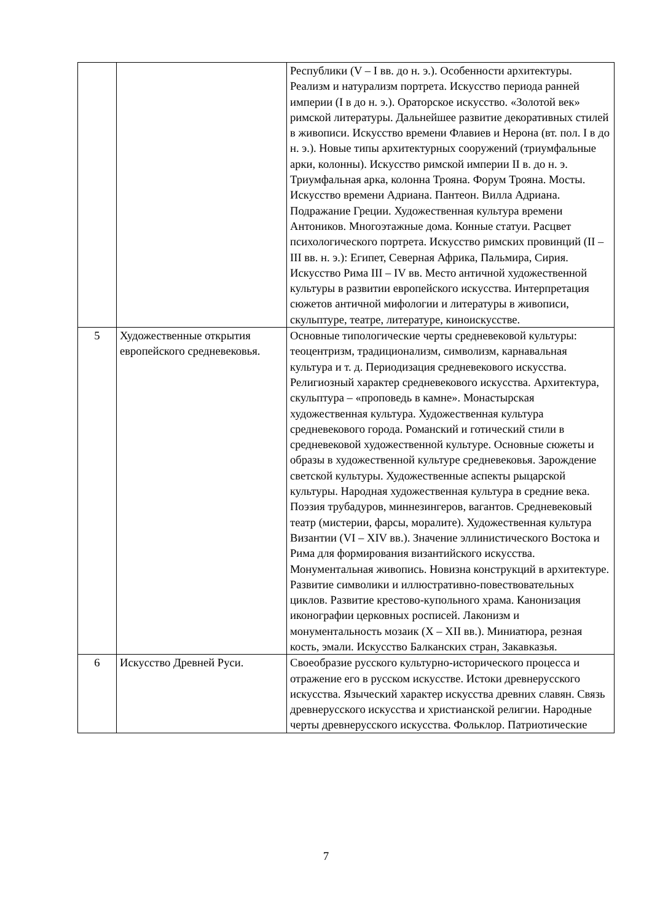| | | Республики (V – I вв. до н. э.). Особенности архитектуры. Реализм и натурализм портрета. Искусство периода ранней империи (I в до н. э.). Ораторское искусство. «Золотой век» римской литературы. Дальнейшее развитие декоративных стилей в живописи. Искусство времени Флавиев и Нерона (вт. пол. I в до н. э.). Новые типы архитектурных сооружений (триумфальные арки, колонны). Искусство римской империи II в. до н. э. Триумфальная арка, колонна Трояна. Форум Трояна. Мосты. Искусство времени Адриана. Пантеон. Вилла Адриана. Подражание Греции. Художественная культура времени Антоников. Многоэтажные дома. Конные статуи. Расцвет психологического портрета. Искусство римских провинций (II – III вв. н. э.): Египет, Северная Африка, Пальмира, Сирия. Искусство Рима III – IV вв. Место античной художественной культуры в развитии европейского искусства. Интерпретация сюжетов античной мифологии и литературы в живописи, скульптуре, театре, литературе, киноискусстве. |
| 5 | Художественные открытия европейского средневековья. | Основные типологические черты средневековой культуры: теоцентризм, традиционализм, символизм, карнавальная культура и т. д. Периодизация средневекового искусства. Религиозный характер средневекового искусства. Архитектура, скульптура – «проповедь в камне». Монастырская художественная культура. Художественная культура средневекового города. Романский и готический стили в средневековой художественной культуре. Основные сюжеты и образы в художественной культуре средневековья. Зарождение светской культуры. Художественные аспекты рыцарской культуры. Народная художественная культура в средние века. Поэзия трубадуров, миннезингеров, вагантов. Средневековый театр (мистерии, фарсы, моралите). Художественная культура Византии (VI – XIV вв.). Значение эллинистического Востока и Рима для формирования византийского искусства. Монументальная живопись. Новизна конструкций в архитектуре. Развитие символики и иллюстративно-повествовательных циклов. Развитие крестово-купольного храма. Канонизация иконографии церковных росписей. Лаконизм и монументальность мозаик (X – XII вв.). Миниатюра, резная кость, эмали. Искусство Балканских стран, Закавказья. |
| 6 | Искусство Древней Руси. | Своеобразие русского культурно-исторического процесса и отражение его в русском искусстве. Истоки древнерусского искусства. Языческий характер искусства древних славян. Связь древнерусского искусства и христианской религии. Народные черты древнерусского искусства. Фольклор. Патриотические |
7